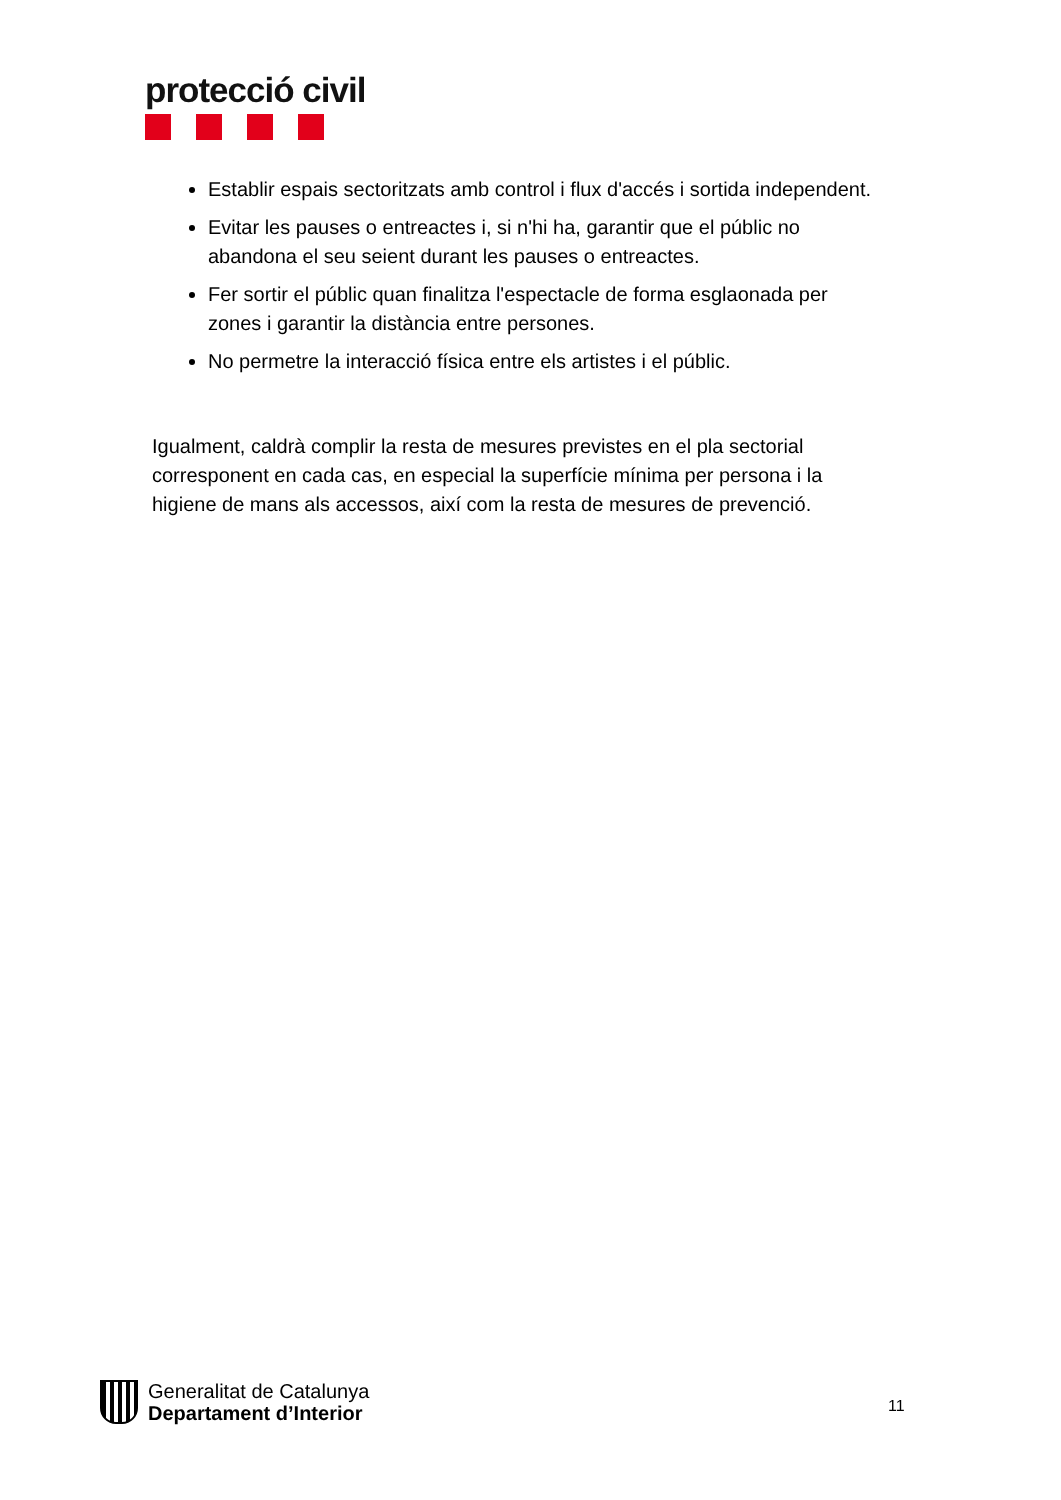protecció civil
Establir espais sectoritzats amb control i flux d'accés i sortida independent.
Evitar les pauses o entreactes i, si n'hi ha, garantir que el públic no abandona el seu seient durant les pauses o entreactes.
Fer sortir el públic quan finalitza l'espectacle de forma esglaonada per zones i garantir la distància entre persones.
No permetre la interacció física entre els artistes i el públic.
Igualment, caldrà complir la resta de mesures previstes en el pla sectorial corresponent en cada cas, en especial la superfície mínima per persona i la higiene de mans als accessos, així com la resta de mesures de prevenció.
Generalitat de Catalunya
Departament d’Interior
11